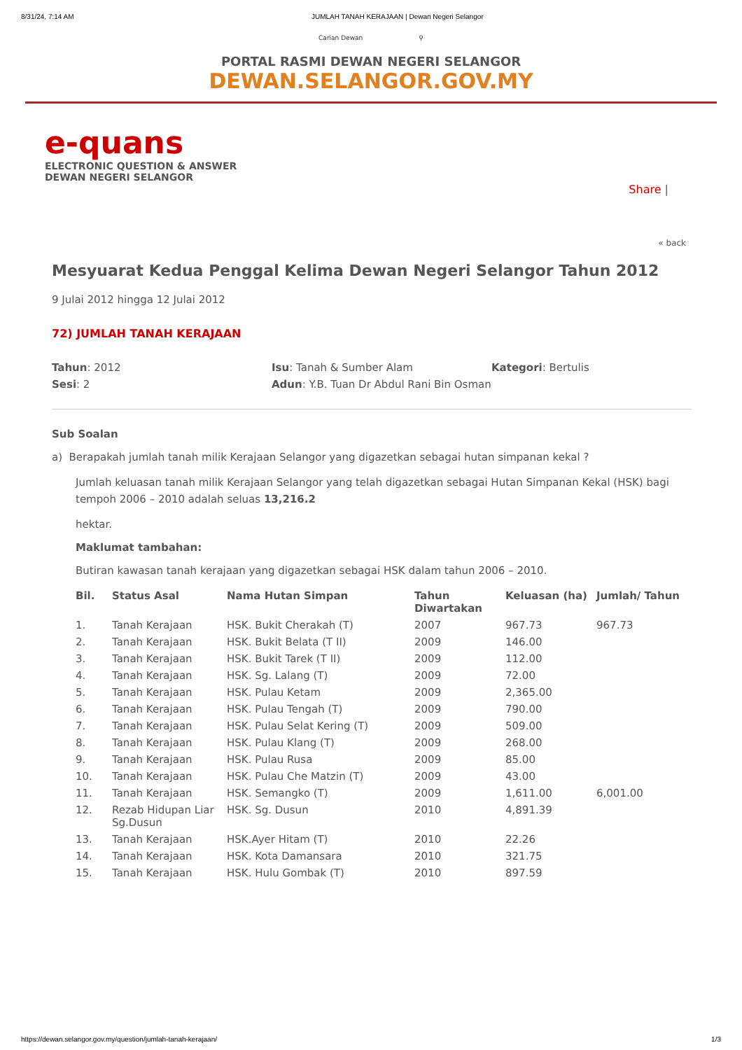8/31/24, 7:14 AM JUMLAH TANAH KERAJAAN | Dewan Negeri Selangor
Carian Dewan ⚲
PORTAL RASMI DEWAN NEGERI SELANGOR
DEWAN.SELANGOR.GOV.MY
e-quans
ELECTRONIC QUESTION & ANSWER
DEWAN NEGERI SELANGOR
Share |
« back
Mesyuarat Kedua Penggal Kelima Dewan Negeri Selangor Tahun 2012
9 Julai 2012 hingga 12 Julai 2012
72) JUMLAH TANAH KERAJAAN
Tahun: 2012
Isu: Tanah & Sumber Alam
Kategori: Bertulis
Sesi: 2
Adun: Y.B. Tuan Dr Abdul Rani Bin Osman
Sub Soalan
a) Berapakah jumlah tanah milik Kerajaan Selangor yang digazetkan sebagai hutan simpanan kekal ?
Jumlah keluasan tanah milik Kerajaan Selangor yang telah digazetkan sebagai Hutan Simpanan Kekal (HSK) bagi tempoh 2006 – 2010 adalah seluas 13,216.2
hektar.
Maklumat tambahan:
Butiran kawasan tanah kerajaan yang digazetkan sebagai HSK dalam tahun 2006 – 2010.
| Bil. | Status Asal | Nama Hutan Simpan | Tahun Diwartakan | Keluasan (ha) | Jumlah/ Tahun |
| --- | --- | --- | --- | --- | --- |
| 1. | Tanah Kerajaan | HSK. Bukit Cherakah (T) | 2007 | 967.73 | 967.73 |
| 2. | Tanah Kerajaan | HSK. Bukit Belata (T II) | 2009 | 146.00 | |
| 3. | Tanah Kerajaan | HSK. Bukit Tarek (T II) | 2009 | 112.00 | |
| 4. | Tanah Kerajaan | HSK. Sg. Lalang (T) | 2009 | 72.00 | |
| 5. | Tanah Kerajaan | HSK. Pulau Ketam | 2009 | 2,365.00 | |
| 6. | Tanah Kerajaan | HSK. Pulau Tengah (T) | 2009 | 790.00 | |
| 7. | Tanah Kerajaan | HSK. Pulau Selat Kering (T) | 2009 | 509.00 | |
| 8. | Tanah Kerajaan | HSK. Pulau Klang (T) | 2009 | 268.00 | |
| 9. | Tanah Kerajaan | HSK. Pulau Rusa | 2009 | 85.00 | |
| 10. | Tanah Kerajaan | HSK. Pulau Che Matzin (T) | 2009 | 43.00 | |
| 11. | Tanah Kerajaan | HSK. Semangko (T) | 2009 | 1,611.00 | 6,001.00 |
| 12. | Rezab Hidupan Liar Sg.Dusun | HSK. Sg. Dusun | 2010 | 4,891.39 | |
| 13. | Tanah Kerajaan | HSK.Ayer Hitam (T) | 2010 | 22.26 | |
| 14. | Tanah Kerajaan | HSK. Kota Damansara | 2010 | 321.75 | |
| 15. | Tanah Kerajaan | HSK. Hulu Gombak (T) | 2010 | 897.59 | |
https://dewan.selangor.gov.my/question/jumlah-tanah-kerajaan/ 1/3